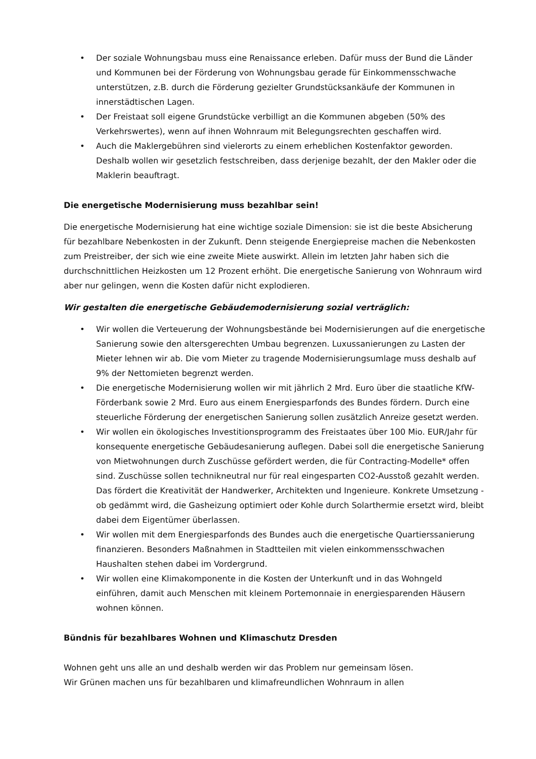• Der soziale Wohnungsbau muss eine Renaissance erleben. Dafür muss der Bund die Länder und Kommunen bei der Förderung von Wohnungsbau gerade für Einkommensschwache unterstützen, z.B. durch die Förderung gezielter Grundstücksankäufe der Kommunen in innerstädtischen Lagen.
• Der Freistaat soll eigene Grundstücke verbilligt an die Kommunen abgeben (50% des Verkehrswertes), wenn auf ihnen Wohnraum mit Belegungsrechten geschaffen wird.
• Auch die Maklergebühren sind vielerorts zu einem erheblichen Kostenfaktor geworden. Deshalb wollen wir gesetzlich festschreiben, dass derjenige bezahlt, der den Makler oder die Maklerin beauftragt.
Die energetische Modernisierung muss bezahlbar sein!
Die energetische Modernisierung hat eine wichtige soziale Dimension: sie ist die beste Absicherung für bezahlbare Nebenkosten in der Zukunft. Denn steigende Energiepreise machen die Nebenkosten zum Preistreiber, der sich wie eine zweite Miete auswirkt. Allein im letzten Jahr haben sich die durchschnittlichen Heizkosten um 12 Prozent erhöht. Die energetische Sanierung von Wohnraum wird aber nur gelingen, wenn die Kosten dafür nicht explodieren.
Wir gestalten die energetische Gebäudemodernisierung sozial verträglich:
• Wir wollen die Verteuerung der Wohnungsbestände bei Modernisierungen auf die energetische Sanierung sowie den altersgerechten Umbau begrenzen. Luxussanierungen zu Lasten der Mieter lehnen wir ab. Die vom Mieter zu tragende Modernisierungsumlage muss deshalb auf 9% der Nettomieten begrenzt werden.
• Die energetische Modernisierung wollen wir mit jährlich 2 Mrd. Euro über die staatliche KfW-Förderbank sowie 2 Mrd. Euro aus einem Energiesparfonds des Bundes fördern. Durch eine steuerliche Förderung der energetischen Sanierung sollen zusätzlich Anreize gesetzt werden.
• Wir wollen ein ökologisches Investitionsprogramm des Freistaates über 100 Mio. EUR/Jahr für konsequente energetische Gebäudesanierung auflegen. Dabei soll die energetische Sanierung von Mietwohnungen durch Zuschüsse gefördert werden, die für Contracting-Modelle* offen sind. Zuschüsse sollen technikneutral nur für real eingesparten CO2-Ausstoß gezahlt werden. Das fördert die Kreativität der Handwerker, Architekten und Ingenieure. Konkrete Umsetzung - ob gedämmt wird, die Gasheizung optimiert oder Kohle durch Solarthermie ersetzt wird, bleibt dabei dem Eigentümer überlassen.
• Wir wollen mit dem Energiesparfonds des Bundes auch die energetische Quartierssanierung finanzieren. Besonders Maßnahmen in Stadtteilen mit vielen einkommensschwachen Haushalten stehen dabei im Vordergrund.
• Wir wollen eine Klimakomponente in die Kosten der Unterkunft und in das Wohngeld einführen, damit auch Menschen mit kleinem Portemonnaie in energiesparenden Häusern wohnen können.
Bündnis für bezahlbares Wohnen und Klimaschutz Dresden
Wohnen geht uns alle an und deshalb werden wir das Problem nur gemeinsam lösen.
Wir Grünen machen uns für bezahlbaren und klimafreundlichen Wohnraum in allen